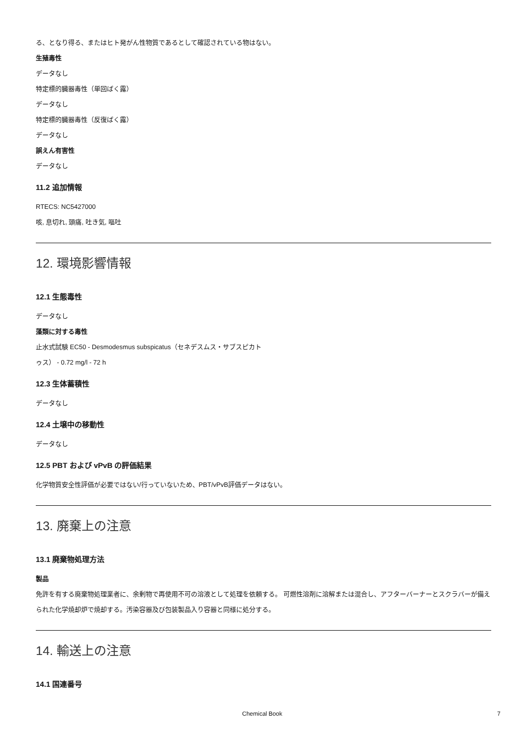る、となり得る、またはヒト発がん性物質であるとして確認されている物はない。
生殖毒性
データなし
特定標的臓器毒性（単回ばく露）
データなし
特定標的臓器毒性（反復ばく露）
データなし
誤えん有害性
データなし
11.2 追加情報
RTECS: NC5427000
咳, 息切れ, 頭痛, 吐き気, 嘔吐
12. 環境影響情報
12.1 生態毒性
データなし
藻類に対する毒性
止水式試験 EC50 - Desmodesmus subspicatus（セネデスムス・サブスピカト
ゥス） - 0.72 mg/l - 72 h
12.3 生体蓄積性
データなし
12.4 土壌中の移動性
データなし
12.5 PBT および vPvB の評価結果
化学物質安全性評価が必要ではない/行っていないため、PBT/vPvB評価データはない。
13. 廃棄上の注意
13.1 廃棄物処理方法
製品
免許を有する廃棄物処理業者に、余剰物で再使用不可の溶液として処理を依頼する。 可燃性溶剤に溶解または混合し、アフターバーナーとスクラバーが備えられた化学焼却炉で焼却する。汚染容器及び包装製品入り容器と同様に処分する。
14. 輸送上の注意
14.1 国連番号
Chemical Book 7